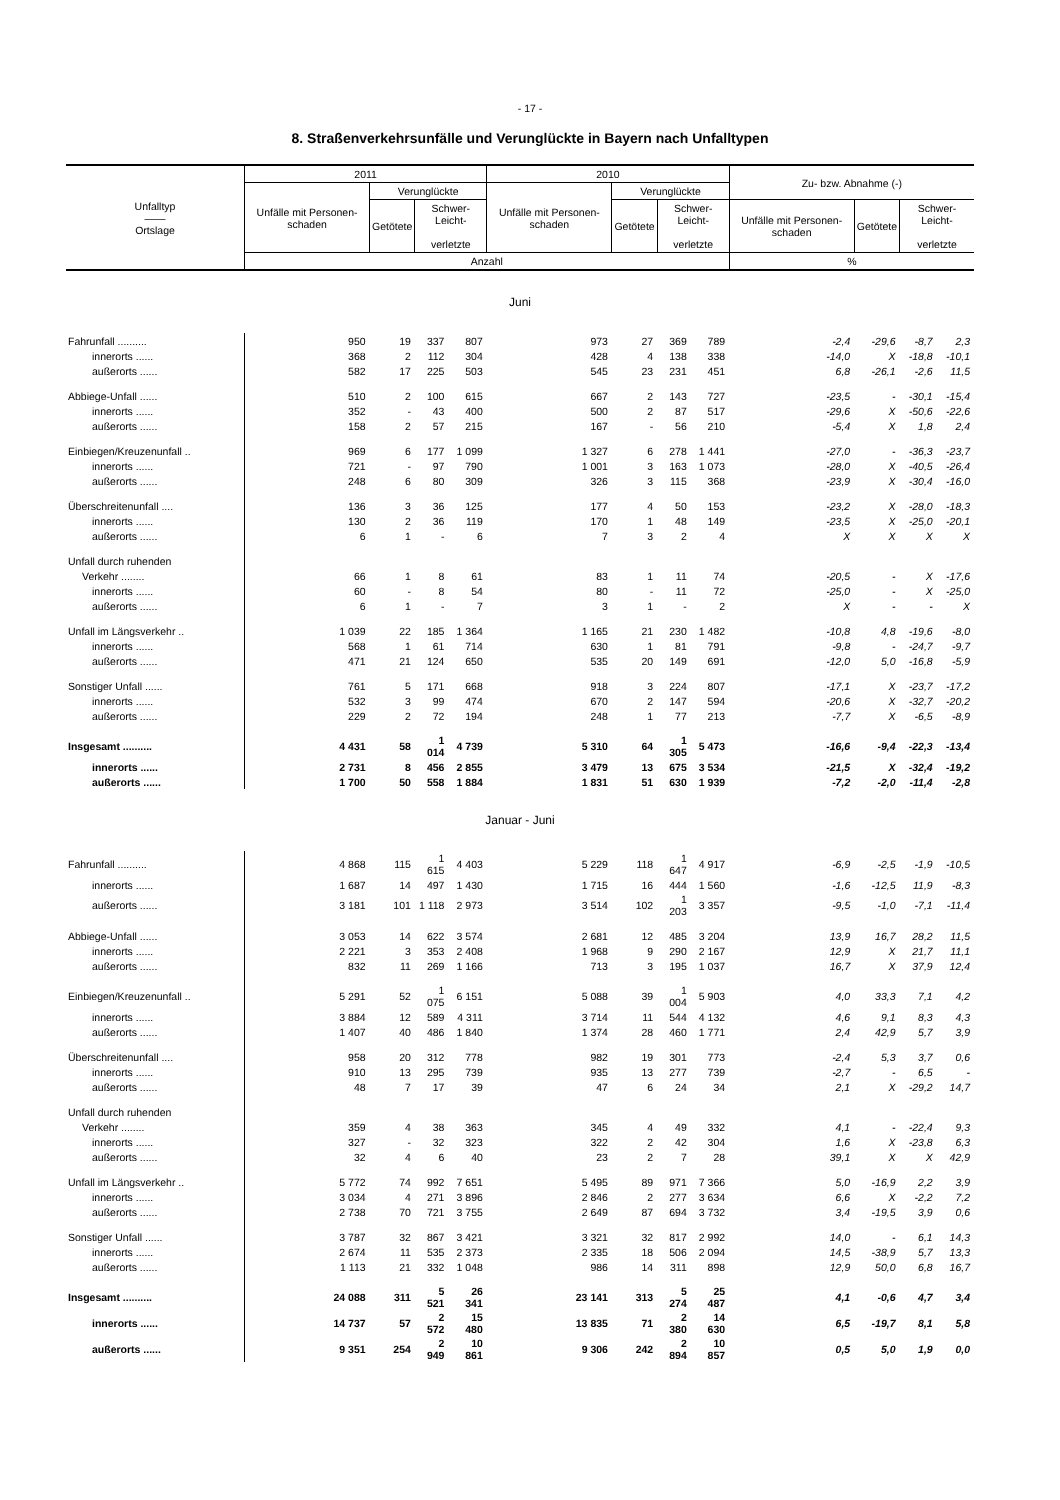- 17 -
8. Straßenverkehrsunfälle und Verunglückte in Bayern nach Unfalltypen
| Unfalltyp —— Ortslage | 2011 | | | | 2010 | | | | Zu- bzw. Abnahme (-) | | | |
| --- | --- | --- | --- | --- | --- | --- | --- | --- | --- | --- | --- | --- |
| | Unfälle mit Personen-schaden | Verunglückte | | | Unfälle mit Personen-schaden | Verunglückte | | | | | | |
| | | Getötete | Schwer- Leicht- verletzte | | | Getötete | Schwer- Leicht- verletzte | | Unfälle mit Personen-schaden | Getötete | Schwer- Leicht- verletzte | |
| | Anzahl | | | | | | | | % | | | |
| Juni | | | | | | | | | | | | |
| Fahrunfall .......... | 950 | 19 | 337 | 807 | 973 | 27 | 369 | 789 | -2,4 | -29,6 | -8,7 | 2,3 |
| innerorts ...... | 368 | 2 | 112 | 304 | 428 | 4 | 138 | 338 | -14,0 | X | -18,8 | -10,1 |
| außerorts ...... | 582 | 17 | 225 | 503 | 545 | 23 | 231 | 451 | 6,8 | -26,1 | -2,6 | 11,5 |
| Abbiege-Unfall ...... | 510 | 2 | 100 | 615 | 667 | 2 | 143 | 727 | -23,5 | - | -30,1 | -15,4 |
| innerorts ...... | 352 | - | 43 | 400 | 500 | 2 | 87 | 517 | -29,6 | X | -50,6 | -22,6 |
| außerorts ...... | 158 | 2 | 57 | 215 | 167 | - | 56 | 210 | -5,4 | X | 1,8 | 2,4 |
| Einbiegen/Kreuzenunfall .. | 969 | 6 | 177 | 1 099 | 1 327 | 6 | 278 | 1 441 | -27,0 | - | -36,3 | -23,7 |
| innerorts ...... | 721 | - | 97 | 790 | 1 001 | 3 | 163 | 1 073 | -28,0 | X | -40,5 | -26,4 |
| außerorts ...... | 248 | 6 | 80 | 309 | 326 | 3 | 115 | 368 | -23,9 | X | -30,4 | -16,0 |
| Überschreitenunfall .... | 136 | 3 | 36 | 125 | 177 | 4 | 50 | 153 | -23,2 | X | -28,0 | -18,3 |
| innerorts ...... | 130 | 2 | 36 | 119 | 170 | 1 | 48 | 149 | -23,5 | X | -25,0 | -20,1 |
| außerorts ...... | 6 | 1 | - | 6 | 7 | 3 | 2 | 4 | X | X | X | X |
| Unfall durch ruhenden | | | | | | | | | | | | |
| Verkehr ........ | 66 | 1 | 8 | 61 | 83 | 1 | 11 | 74 | -20,5 | - | X | -17,6 |
| innerorts ...... | 60 | - | 8 | 54 | 80 | - | 11 | 72 | -25,0 | - | X | -25,0 |
| außerorts ...... | 6 | 1 | - | 7 | 3 | 1 | - | 2 | X | - | - | X |
| Unfall im Längsverkehr .. | 1 039 | 22 | 185 | 1 364 | 1 165 | 21 | 230 | 1 482 | -10,8 | 4,8 | -19,6 | -8,0 |
| innerorts ...... | 568 | 1 | 61 | 714 | 630 | 1 | 81 | 791 | -9,8 | - | -24,7 | -9,7 |
| außerorts ...... | 471 | 21 | 124 | 650 | 535 | 20 | 149 | 691 | -12,0 | 5,0 | -16,8 | -5,9 |
| Sonstiger Unfall ...... | 761 | 5 | 171 | 668 | 918 | 3 | 224 | 807 | -17,1 | X | -23,7 | -17,2 |
| innerorts ...... | 532 | 3 | 99 | 474 | 670 | 2 | 147 | 594 | -20,6 | X | -32,7 | -20,2 |
| außerorts ...... | 229 | 2 | 72 | 194 | 248 | 1 | 77 | 213 | -7,7 | X | -6,5 | -8,9 |
| Insgesamt .......... | 4 431 | 58 | 1 014 | 4 739 | 5 310 | 64 | 1 305 | 5 473 | -16,6 | -9,4 | -22,3 | -13,4 |
| innerorts ...... | 2 731 | 8 | 456 | 2 855 | 3 479 | 13 | 675 | 3 534 | -21,5 | X | -32,4 | -19,2 |
| außerorts ...... | 1 700 | 50 | 558 | 1 884 | 1 831 | 51 | 630 | 1 939 | -7,2 | -2,0 | -11,4 | -2,8 |
| Januar - Juni | | | | | | | | | | | | |
| Fahrunfall .......... | 4 868 | 115 | 1 615 | 4 403 | 5 229 | 118 | 1 647 | 4 917 | -6,9 | -2,5 | -1,9 | -10,5 |
| innerorts ...... | 1 687 | 14 | 497 | 1 430 | 1 715 | 16 | 444 | 1 560 | -1,6 | -12,5 | 11,9 | -8,3 |
| außerorts ...... | 3 181 | 101 | 1 118 | 2 973 | 3 514 | 102 | 1 203 | 3 357 | -9,5 | -1,0 | -7,1 | -11,4 |
| Abbiege-Unfall ...... | 3 053 | 14 | 622 | 3 574 | 2 681 | 12 | 485 | 3 204 | 13,9 | 16,7 | 28,2 | 11,5 |
| innerorts ...... | 2 221 | 3 | 353 | 2 408 | 1 968 | 9 | 290 | 2 167 | 12,9 | X | 21,7 | 11,1 |
| außerorts ...... | 832 | 11 | 269 | 1 166 | 713 | 3 | 195 | 1 037 | 16,7 | X | 37,9 | 12,4 |
| Einbiegen/Kreuzenunfall .. | 5 291 | 52 | 1 075 | 6 151 | 5 088 | 39 | 1 004 | 5 903 | 4,0 | 33,3 | 7,1 | 4,2 |
| innerorts ...... | 3 884 | 12 | 589 | 4 311 | 3 714 | 11 | 544 | 4 132 | 4,6 | 9,1 | 8,3 | 4,3 |
| außerorts ...... | 1 407 | 40 | 486 | 1 840 | 1 374 | 28 | 460 | 1 771 | 2,4 | 42,9 | 5,7 | 3,9 |
| Überschreitenunfall .... | 958 | 20 | 312 | 778 | 982 | 19 | 301 | 773 | -2,4 | 5,3 | 3,7 | 0,6 |
| innerorts ...... | 910 | 13 | 295 | 739 | 935 | 13 | 277 | 739 | -2,7 | - | 6,5 | - |
| außerorts ...... | 48 | 7 | 17 | 39 | 47 | 6 | 24 | 34 | 2,1 | X | -29,2 | 14,7 |
| Unfall durch ruhenden | | | | | | | | | | | | |
| Verkehr ........ | 359 | 4 | 38 | 363 | 345 | 4 | 49 | 332 | 4,1 | - | -22,4 | 9,3 |
| innerorts ...... | 327 | - | 32 | 323 | 322 | 2 | 42 | 304 | 1,6 | X | -23,8 | 6,3 |
| außerorts ...... | 32 | 4 | 6 | 40 | 23 | 2 | 7 | 28 | 39,1 | X | X | 42,9 |
| Unfall im Längsverkehr .. | 5 772 | 74 | 992 | 7 651 | 5 495 | 89 | 971 | 7 366 | 5,0 | -16,9 | 2,2 | 3,9 |
| innerorts ...... | 3 034 | 4 | 271 | 3 896 | 2 846 | 2 | 277 | 3 634 | 6,6 | X | -2,2 | 7,2 |
| außerorts ...... | 2 738 | 70 | 721 | 3 755 | 2 649 | 87 | 694 | 3 732 | 3,4 | -19,5 | 3,9 | 0,6 |
| Sonstiger Unfall ...... | 3 787 | 32 | 867 | 3 421 | 3 321 | 32 | 817 | 2 992 | 14,0 | - | 6,1 | 14,3 |
| innerorts ...... | 2 674 | 11 | 535 | 2 373 | 2 335 | 18 | 506 | 2 094 | 14,5 | -38,9 | 5,7 | 13,3 |
| außerorts ...... | 1 113 | 21 | 332 | 1 048 | 986 | 14 | 311 | 898 | 12,9 | 50,0 | 6,8 | 16,7 |
| Insgesamt .......... | 24 088 | 311 | 5 521 | 26 341 | 23 141 | 313 | 5 274 | 25 487 | 4,1 | -0,6 | 4,7 | 3,4 |
| innerorts ...... | 14 737 | 57 | 2 572 | 15 480 | 13 835 | 71 | 2 380 | 14 630 | 6,5 | -19,7 | 8,1 | 5,8 |
| außerorts ...... | 9 351 | 254 | 2 949 | 10 861 | 9 306 | 242 | 2 894 | 10 857 | 0,5 | 5,0 | 1,9 | 0,0 |